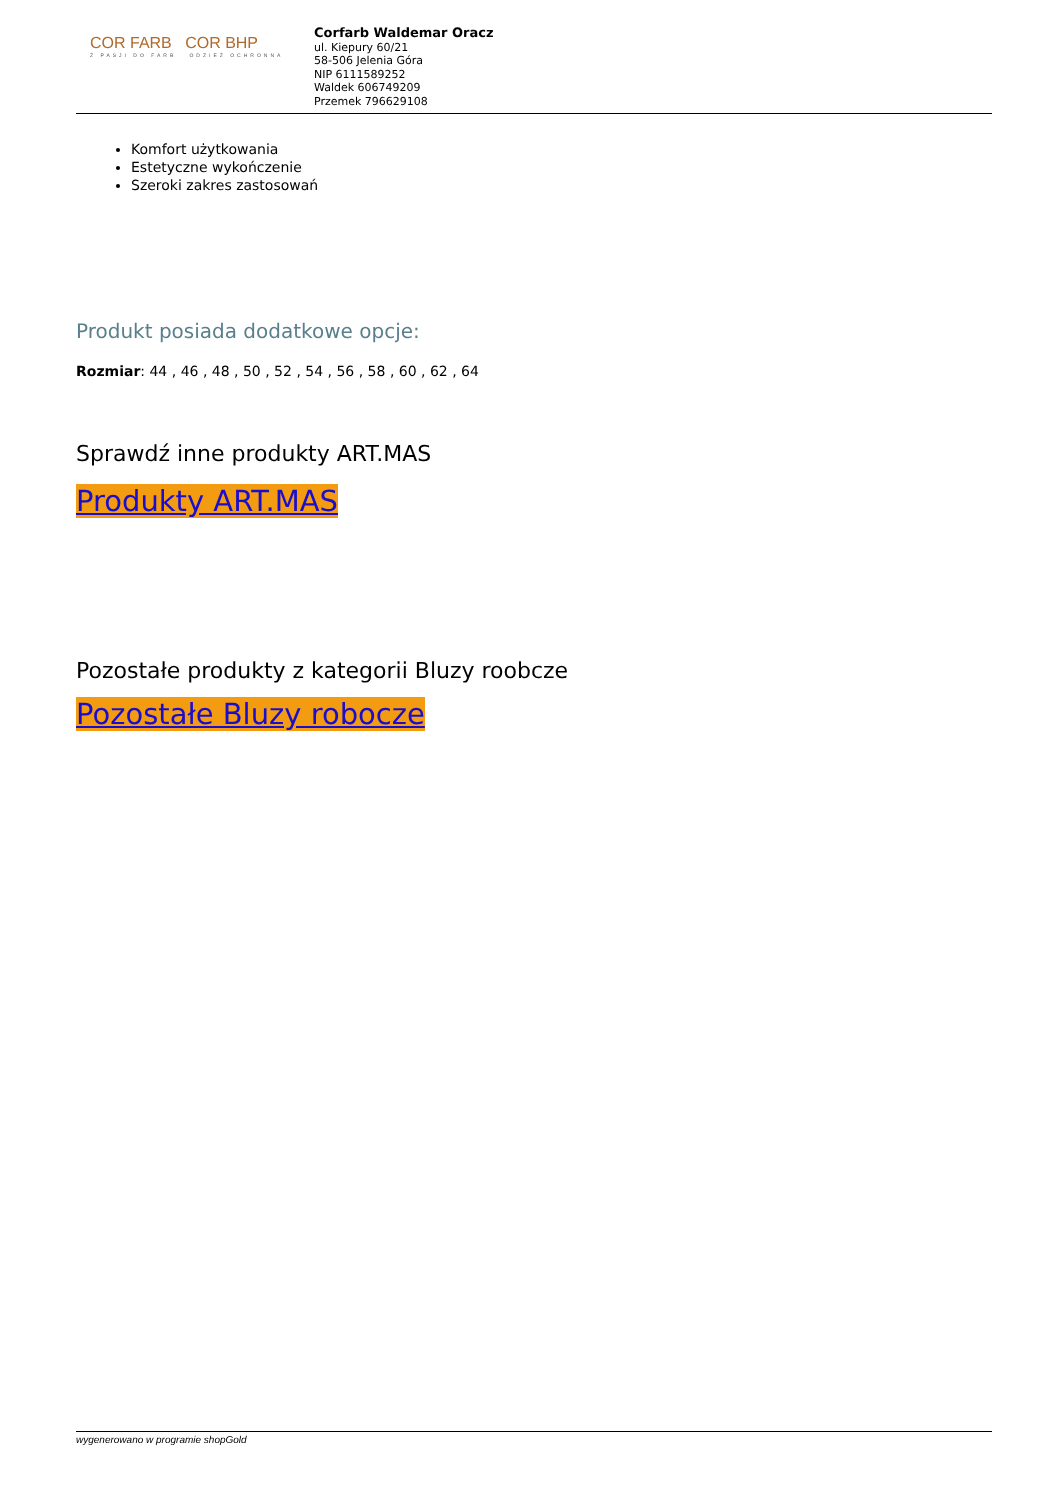COR FARB COR BHP
Z PASJI DO FARB ODZIEŻ OCHRONNA
Corfarb Waldemar Oracz
ul. Kiepury 60/21
58-506 Jelenia Góra
NIP 6111589252
Waldek 606749209
Przemek 796629108
Komfort użytkowania
Estetyczne wykończenie
Szeroki zakres zastosowań
Produkt posiada dodatkowe opcje:
Rozmiar: 44 , 46 , 48 , 50 , 52 , 54 , 56 , 58 , 60 , 62 , 64
Sprawdź inne produkty ART.MAS
Produkty ART.MAS
Pozostałe produkty z kategorii Bluzy roobcze
Pozostałe Bluzy robocze
wygenerowano w programie shopGold